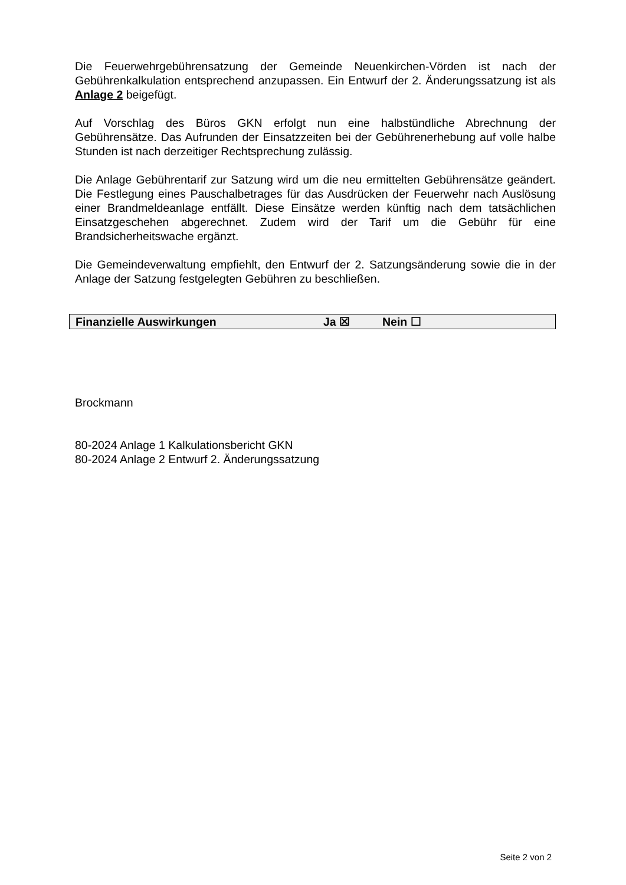Die Feuerwehrgebührensatzung der Gemeinde Neuenkirchen-Vörden ist nach der Gebührenkalkulation entsprechend anzupassen. Ein Entwurf der 2. Änderungssatzung ist als Anlage 2 beigefügt.
Auf Vorschlag des Büros GKN erfolgt nun eine halbstündliche Abrechnung der Gebührensätze. Das Aufrunden der Einsatzzeiten bei der Gebührenerhebung auf volle halbe Stunden ist nach derzeitiger Rechtsprechung zulässig.
Die Anlage Gebührentarif zur Satzung wird um die neu ermittelten Gebührensätze geändert. Die Festlegung eines Pauschalbetrages für das Ausdrücken der Feuerwehr nach Auslösung einer Brandmeldeanlage entfällt. Diese Einsätze werden künftig nach dem tatsächlichen Einsatzgeschehen abgerechnet. Zudem wird der Tarif um die Gebühr für eine Brandsicherheitswache ergänzt.
Die Gemeindeverwaltung empfiehlt, den Entwurf der 2. Satzungsänderung sowie die in der Anlage der Satzung festgelegten Gebühren zu beschließen.
| Finanzielle Auswirkungen | Ja ☒ | Nein ☐ |
Brockmann
80-2024 Anlage 1 Kalkulationsbericht GKN
80-2024 Anlage 2 Entwurf 2. Änderungssatzung
Seite 2 von 2